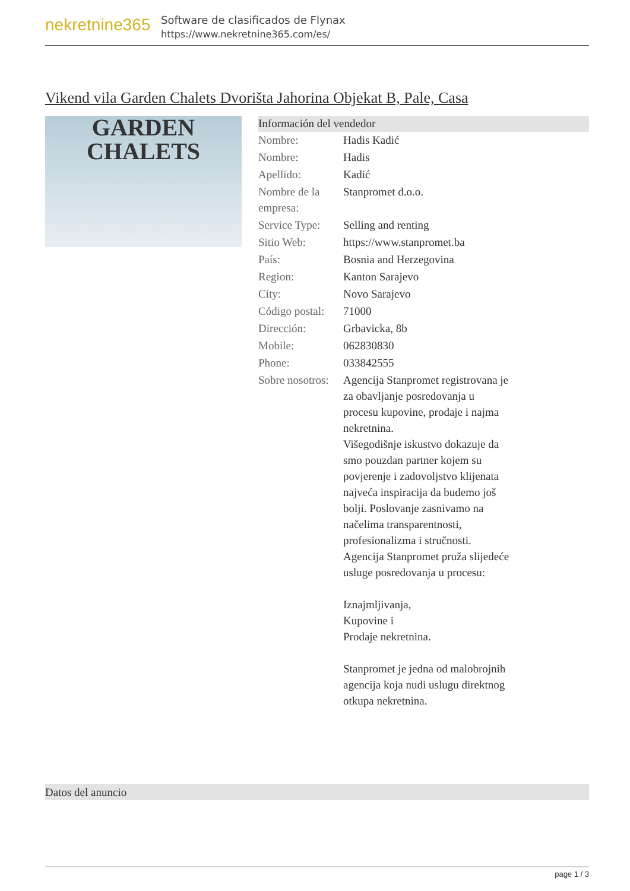nekretnine365
Software de clasificados de Flynax
https://www.nekretnine365.com/es/
Vikend vila Garden Chalets Dvorišta Jahorina Objekat B, Pale, Casa
GARDEN
CHALETS
Información del vendedor
| Nombre: | Hadis Kadić |
| Nombre: | Hadis |
| Apellido: | Kadić |
| Nombre de la empresa: | Stanpromet d.o.o. |
| Service Type: | Selling and renting |
| Sitio Web: | https://www.stanpromet.ba |
| País: | Bosnia and Herzegovina |
| Region: | Kanton Sarajevo |
| City: | Novo Sarajevo |
| Código postal: | 71000 |
| Dirección: | Grbavicka, 8b |
| Mobile: | 062830830 |
| Phone: | 033842555 |
| Sobre nosotros: | Agencija Stanpromet registrovana je za obavljanje posredovanja u procesu kupovine, prodaje i najma nekretnina. Višegodišnje iskustvo dokazuje da smo pouzdan partner kojem su povjerenje i zadovoljstvo klijenata najveća inspiracija da budemo još bolji. Poslovanje zasnivamo na načelima transparentnosti, profesionalizma i stručnosti. Agencija Stanpromet pruža slijedeće usluge posredovanja u procesu: Iznajmljivanja, Kupovine i Prodaje nekretnina. Stanpromet je jedna od malobrojnih agencija koja nudi uslugu direktnog otkupa nekretnina. |
Datos del anuncio
page 1 / 3